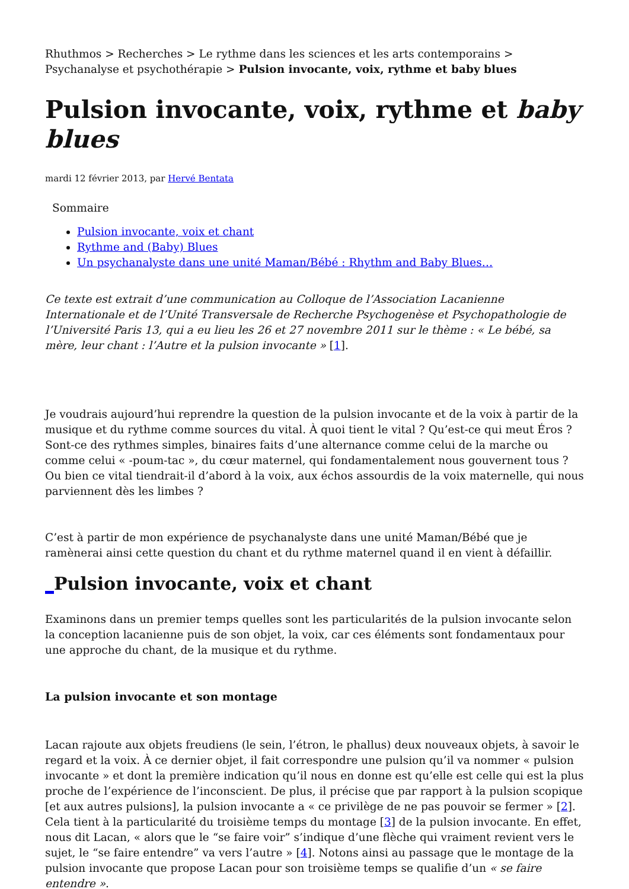Rhuthmos > Recherches > Le rythme dans les sciences et les arts contemporains > Psychanalyse et psychothérapie > Pulsion invocante, voix, rythme et baby blues
Pulsion invocante, voix, rythme et baby blues
mardi 12 février 2013, par Hervé Bentata
Sommaire
Pulsion invocante, voix et chant
Rythme and (Baby) Blues
Un psychanalyste dans une unité Maman/Bébé : Rhythm and Baby Blues…
Ce texte est extrait d’une communication au Colloque de l’Association Lacanienne Internationale et de l’Unité Transversale de Recherche Psychogenèse et Psychopathologie de l’Université Paris 13, qui a eu lieu les 26 et 27 novembre 2011 sur le thème : « Le bébé, sa mère, leur chant : l’Autre et la pulsion invocante » [1].
Je voudrais aujourd’hui reprendre la question de la pulsion invocante et de la voix à partir de la musique et du rythme comme sources du vital. À quoi tient le vital ? Qu’est-ce qui meut Éros ? Sont-ce des rythmes simples, binaires faits d’une alternance comme celui de la marche ou comme celui « -poum-tac », du cœur maternel, qui fondamentalement nous gouvernent tous ? Ou bien ce vital tiendrait-il d’abord à la voix, aux échos assourdis de la voix maternelle, qui nous parviennent dès les limbes ?
C’est à partir de mon expérience de psychanalyste dans une unité Maman/Bébé que je ramènerai ainsi cette question du chant et du rythme maternel quand il en vient à défaillir.
_Pulsion invocante, voix et chant
Examinons dans un premier temps quelles sont les particularités de la pulsion invocante selon la conception lacanienne puis de son objet, la voix, car ces éléments sont fondamentaux pour une approche du chant, de la musique et du rythme.
La pulsion invocante et son montage
Lacan rajoute aux objets freudiens (le sein, l’étron, le phallus) deux nouveaux objets, à savoir le regard et la voix. À ce dernier objet, il fait correspondre une pulsion qu’il va nommer « pulsion invocante » et dont la première indication qu’il nous en donne est qu’elle est celle qui est la plus proche de l’expérience de l’inconscient. De plus, il précise que par rapport à la pulsion scopique [et aux autres pulsions], la pulsion invocante a « ce privilège de ne pas pouvoir se fermer » [2]. Cela tient à la particularité du troisième temps du montage [3] de la pulsion invocante. En effet, nous dit Lacan, « alors que le “se faire voir” s’indique d’une flèche qui vraiment revient vers le sujet, le “se faire entendre” va vers l’autre » [4]. Notons ainsi au passage que le montage de la pulsion invocante que propose Lacan pour son troisième temps se qualifie d’un « se faire entendre ».